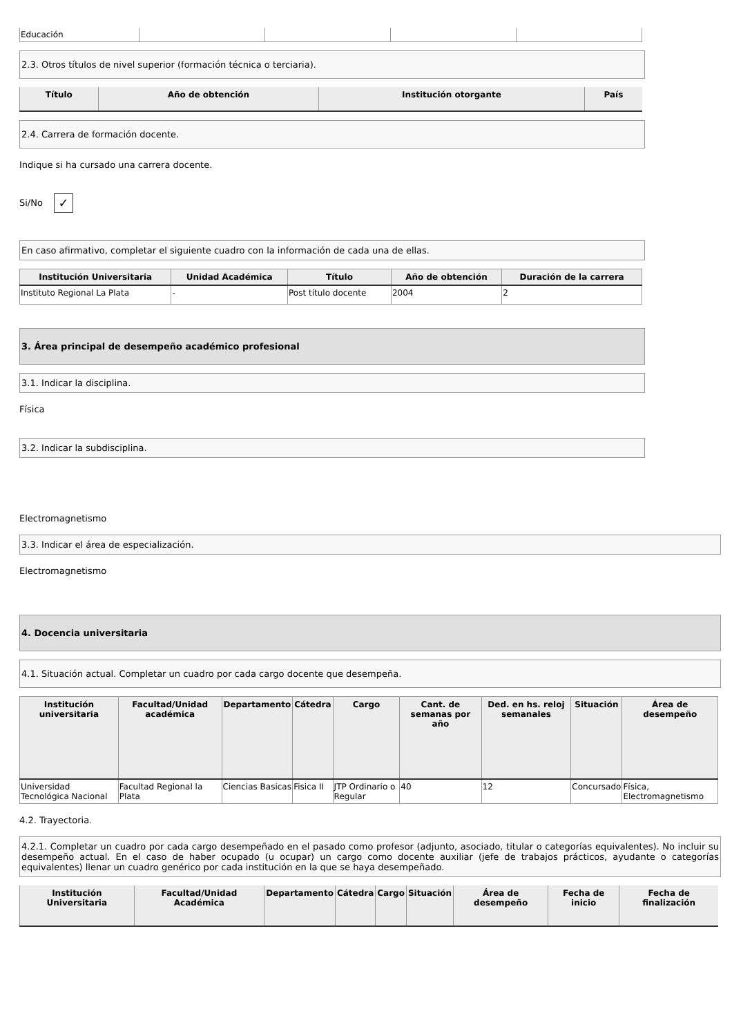| Educación | | | | |
2.3. Otros títulos de nivel superior (formación técnica o terciaria).
| Título | Año de obtención | Institución otorgante | País |
| --- | --- | --- | --- |
2.4. Carrera de formación docente.
Indique si ha cursado una carrera docente.
Si/No ✓
En caso afirmativo, completar el siguiente cuadro con la información de cada una de ellas.
| Institución Universitaria | Unidad Académica | Título | Año de obtención | Duración de la carrera |
| --- | --- | --- | --- | --- |
| Instituto Regional La Plata | - | Post título docente | 2004 | 2 |
3. Área principal de desempeño académico profesional
3.1. Indicar la disciplina.
Física
3.2. Indicar la subdisciplina.
Electromagnetismo
3.3. Indicar el área de especialización.
Electromagnetismo
4. Docencia universitaria
4.1. Situación actual. Completar un cuadro por cada cargo docente que desempeña.
| Institución universitaria | Facultad/Unidad académica | Departamento | Cátedra | Cargo | Cant. de semanas por año | Ded. en hs. reloj semanales | Situación | Área de desempeño |
| --- | --- | --- | --- | --- | --- | --- | --- | --- |
| Universidad Tecnológica Nacional | Facultad Regional la Plata | Ciencias Basicas | Fisica II | JTP Ordinario o Regular | 40 | 12 | Concursado | Física, Electromagnetismo |
4.2. Trayectoria.
4.2.1. Completar un cuadro por cada cargo desempeñado en el pasado como profesor (adjunto, asociado, titular o categorías equivalentes). No incluir su desempeño actual. En el caso de haber ocupado (u ocupar) un cargo como docente auxiliar (jefe de trabajos prácticos, ayudante o categorías equivalentes) llenar un cuadro genérico por cada institución en la que se haya desempeñado.
| Institución Universitaria | Facultad/Unidad Académica | Departamento | Cátedra | Cargo | Situación | Área de desempeño | Fecha de inicio | Fecha de finalización |
| --- | --- | --- | --- | --- | --- | --- | --- | --- |